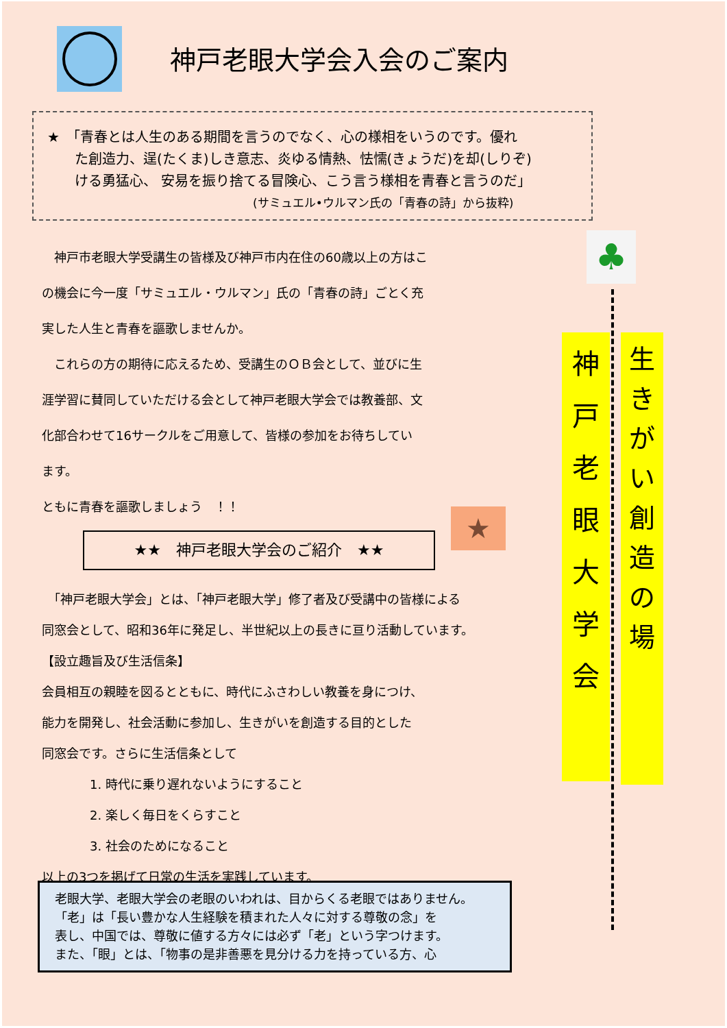神戸老眼大学会入会のご案内
★　「青春とは人生のある期間を言うのでなく、心の様相をいうのです。優れ
　　た創造力、逞(たくま)しき意志、炎ゆる情熱、怯懦(きょうだ)を却(しりぞ)
　　ける勇猛心、 安易を振り捨てる冒険心、こう言う様相を青春と言うのだ」
(サミュエル•ウルマン氏の「青春の詩」から抜粋)
　神戸市老眼大学受講生の皆様及び神戸市内在住の60歳以上の方はこ
の機会に今一度「サミュエル・ウルマン」氏の「青春の詩」ごとく充
実した人生と青春を謳歌しませんか。
　これらの方の期待に応えるため、受講生のＯＢ会として、並びに生
涯学習に賛同していただける会として神戸老眼大学会では教養部、文
化部合わせて16サークルをご用意して、皆様の参加をお待ちしてい
ます。
ともに青春を謳歌しましょう　！！
★★　神戸老眼大学会のご紹介　★★
　「神戸老眼大学会」とは、「神戸老眼大学」修了者及び受講中の皆様による
同窓会として、昭和36年に発足し、半世紀以上の長きに亘り活動しています。
【設立趣旨及び生活信条】
会員相互の親睦を図るとともに、時代にふさわしい教養を身につけ、
能力を開発し、社会活動に参加し、生きがいを創造する目的とした
同窓会です。さらに生活信条として
1. 時代に乗り遅れないようにすること
2. 楽しく毎日をくらすこと
3. 社会のためになること
以上の3つを掲げて日常の生活を実践しています。
★
♣
神
戸
老
眼
大
学
会
生
き
が
い
創
造
の
場
老眼大学、老眼大学会の老眼のいわれは、目からくる老眼ではありません。
「老」は「長い豊かな人生経験を積まれた人々に対する尊敬の念」を
表し、中国では、尊敬に値する方々には必ず「老」という字つけます。
また、「眼」とは、「物事の是非善悪を見分ける力を持っている方、心